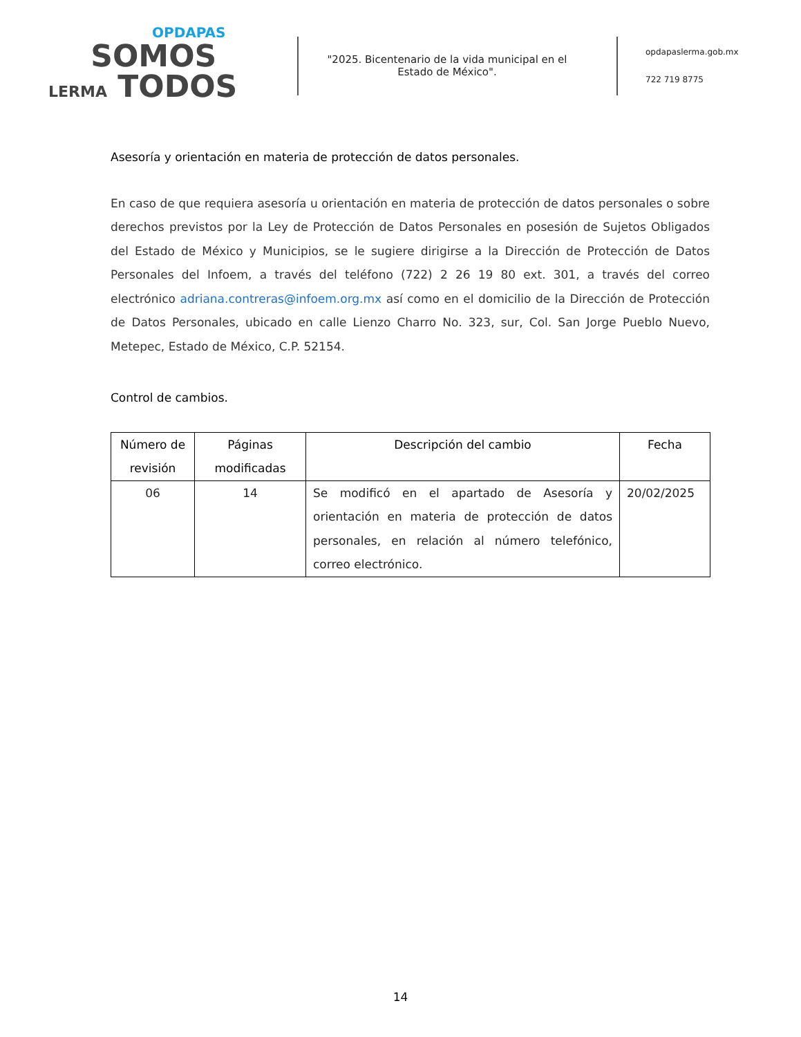OPDAPAS
SOMOS
LERMA TODOS
"2025. Bicentenario de la vida municipal en el Estado de México".
opdapaslerma.gob.mx
722 719 8775
Asesoría y orientación en materia de protección de datos personales.
En caso de que requiera asesoría u orientación en materia de protección de datos personales o sobre derechos previstos por la Ley de Protección de Datos Personales en posesión de Sujetos Obligados del Estado de México y Municipios, se le sugiere dirigirse a la Dirección de Protección de Datos Personales del Infoem, a través del teléfono (722) 2 26 19 80 ext. 301, a través del correo electrónico adriana.contreras@infoem.org.mx así como en el domicilio de la Dirección de Protección de Datos Personales, ubicado en calle Lienzo Charro No. 323, sur, Col. San Jorge Pueblo Nuevo, Metepec, Estado de México, C.P. 52154.
Control de cambios.
| Número de revisión | Páginas modificadas | Descripción del cambio | Fecha |
| --- | --- | --- | --- |
| 06 | 14 | Se modificó en el apartado de Asesoría y orientación en materia de protección de datos personales, en relación al número telefónico, correo electrónico. | 20/02/2025 |
14